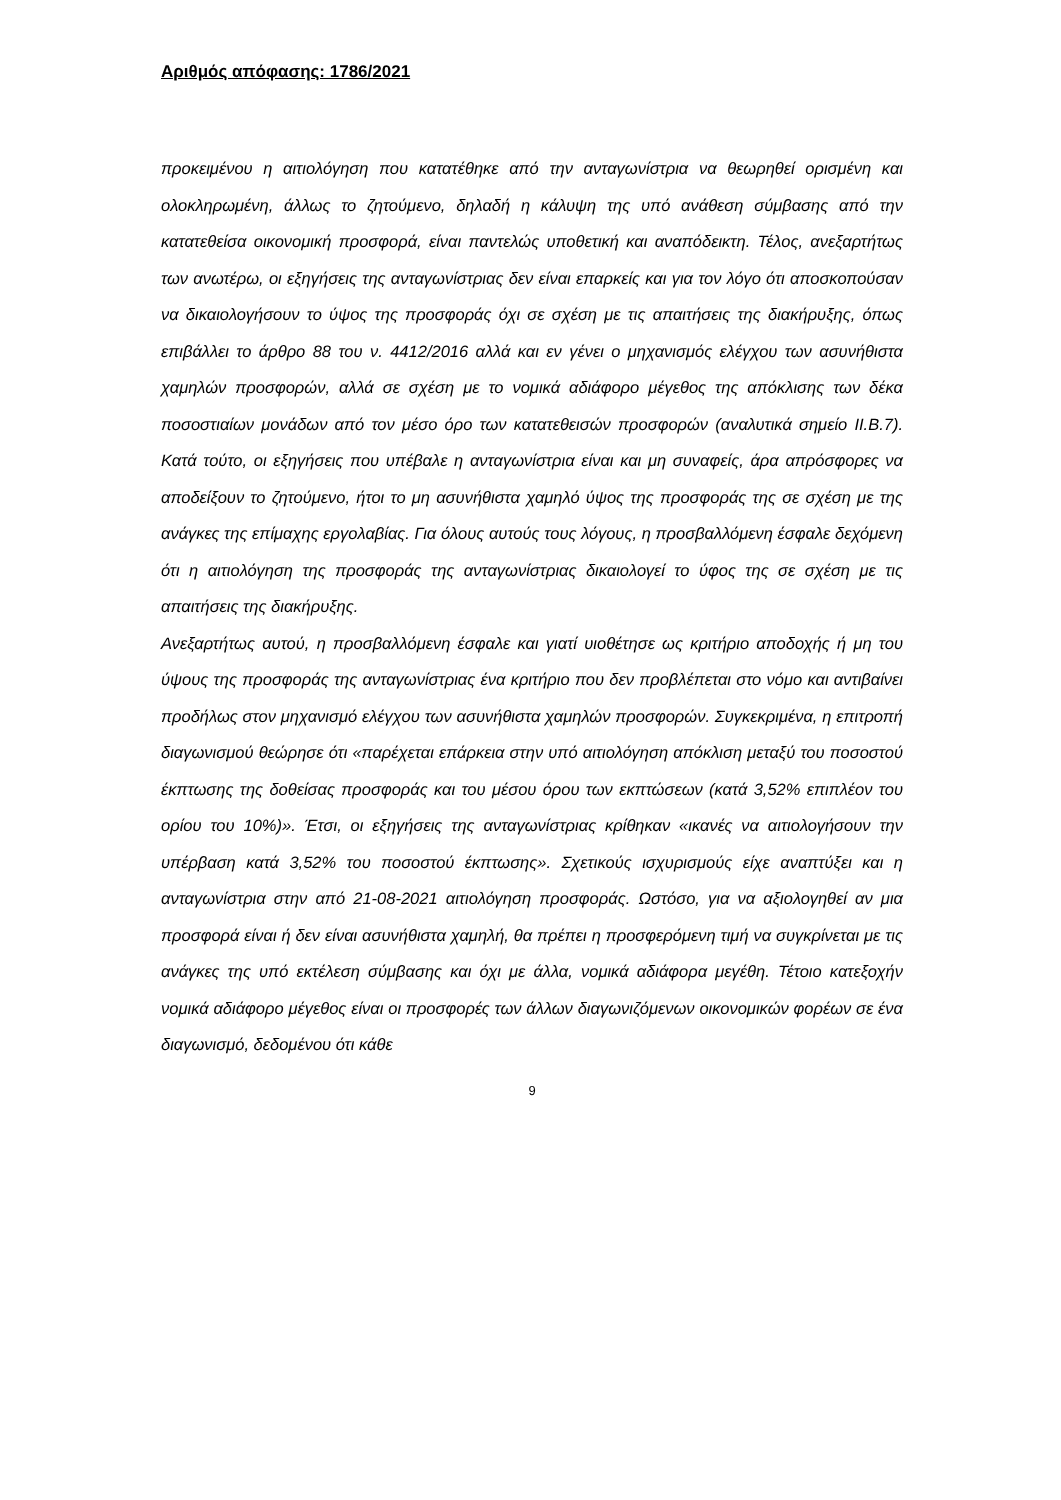Αριθμός απόφασης: 1786/2021
προκειμένου η αιτιολόγηση που κατατέθηκε από την ανταγωνίστρια να θεωρηθεί ορισμένη και ολοκληρωμένη, άλλως το ζητούμενο, δηλαδή η κάλυψη της υπό ανάθεση σύμβασης από την κατατεθείσα οικονομική προσφορά, είναι παντελώς υποθετική και αναπόδεικτη. Τέλος, ανεξαρτήτως των ανωτέρω, οι εξηγήσεις της ανταγωνίστριας δεν είναι επαρκείς και για τον λόγο ότι αποσκοπούσαν να δικαιολογήσουν το ύψος της προσφοράς όχι σε σχέση με τις απαιτήσεις της διακήρυξης, όπως επιβάλλει το άρθρο 88 του ν. 4412/2016 αλλά και εν γένει ο μηχανισμός ελέγχου των ασυνήθιστα χαμηλών προσφορών, αλλά σε σχέση με το νομικά αδιάφορο μέγεθος της απόκλισης των δέκα ποσοστιαίων μονάδων από τον μέσο όρο των κατατεθεισών προσφορών (αναλυτικά σημείο ΙΙ.Β.7). Κατά τούτο, οι εξηγήσεις που υπέβαλε η ανταγωνίστρια είναι και μη συναφείς, άρα απρόσφορες να αποδείξουν το ζητούμενο, ήτοι το μη ασυνήθιστα χαμηλό ύψος της προσφοράς της σε σχέση με της ανάγκες της επίμαχης εργολαβίας. Για όλους αυτούς τους λόγους, η προσβαλλόμενη έσφαλε δεχόμενη ότι η αιτιολόγηση της προσφοράς της ανταγωνίστριας δικαιολογεί το ύφος της σε σχέση με τις απαιτήσεις της διακήρυξης.
Ανεξαρτήτως αυτού, η προσβαλλόμενη έσφαλε και γιατί υιοθέτησε ως κριτήριο αποδοχής ή μη του ύψους της προσφοράς της ανταγωνίστριας ένα κριτήριο που δεν προβλέπεται στο νόμο και αντιβαίνει προδήλως στον μηχανισμό ελέγχου των ασυνήθιστα χαμηλών προσφορών. Συγκεκριμένα, η επιτροπή διαγωνισμού θεώρησε ότι «παρέχεται επάρκεια στην υπό αιτιολόγηση απόκλιση μεταξύ του ποσοστού έκπτωσης της δοθείσας προσφοράς και του μέσου όρου των εκπτώσεων (κατά 3,52% επιπλέον του ορίου του 10%)». Έτσι, οι εξηγήσεις της ανταγωνίστριας κρίθηκαν «ικανές να αιτιολογήσουν την υπέρβαση κατά 3,52% του ποσοστού έκπτωσης». Σχετικούς ισχυρισμούς είχε αναπτύξει και η ανταγωνίστρια στην από 21-08-2021 αιτιολόγηση προσφοράς. Ωστόσο, για να αξιολογηθεί αν μια προσφορά είναι ή δεν είναι ασυνήθιστα χαμηλή, θα πρέπει η προσφερόμενη τιμή να συγκρίνεται με τις ανάγκες της υπό εκτέλεση σύμβασης και όχι με άλλα, νομικά αδιάφορα μεγέθη. Τέτοιο κατεξοχήν νομικά αδιάφορο μέγεθος είναι οι προσφορές των άλλων διαγωνιζόμενων οικονομικών φορέων σε ένα διαγωνισμό, δεδομένου ότι κάθε
9